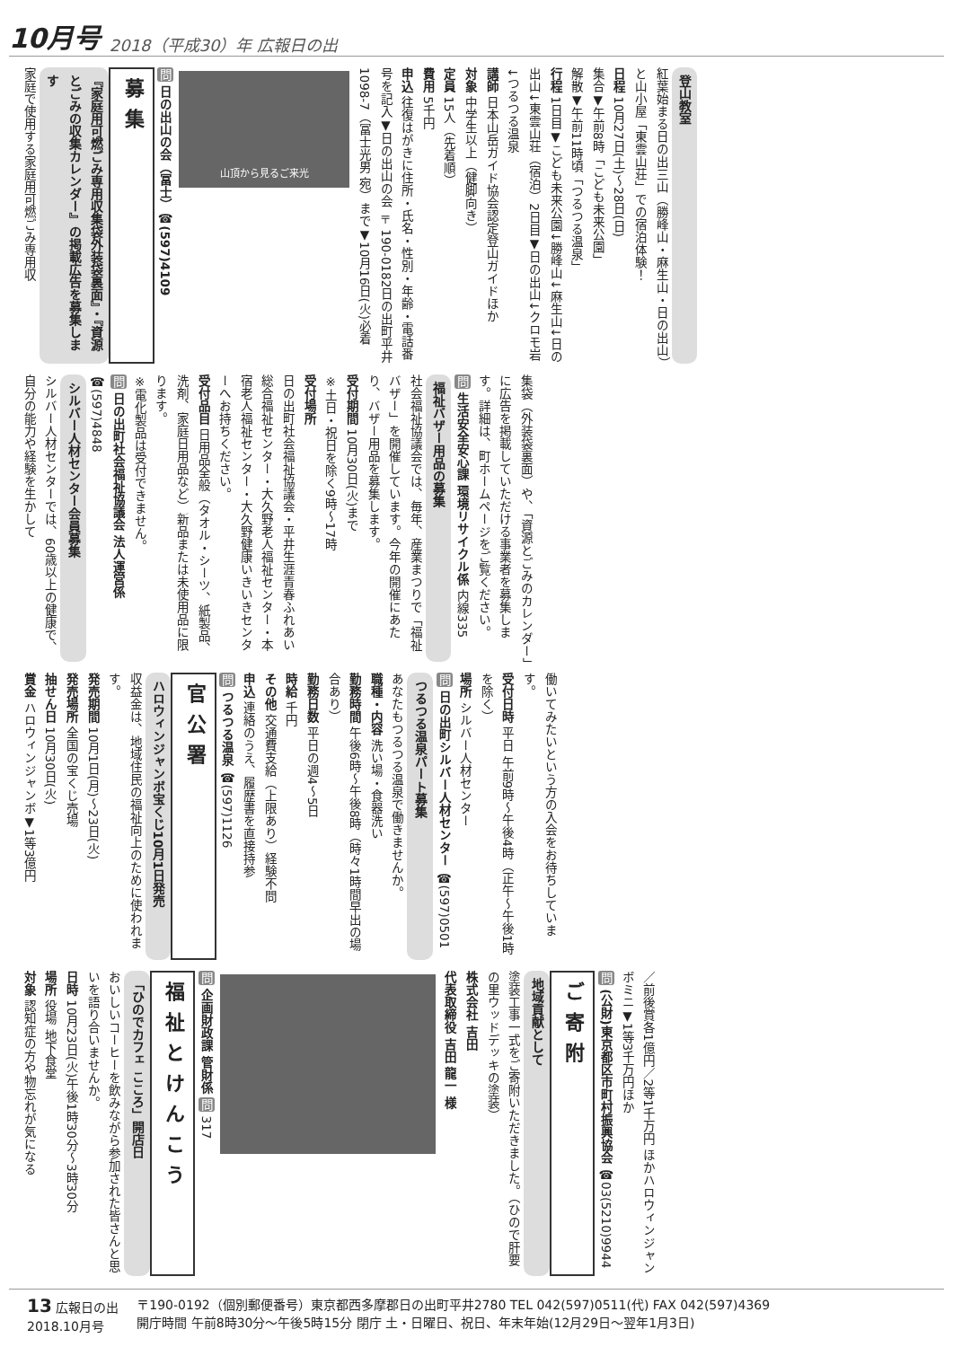10月号 2018（平成30）年 広報日の出
登山教室
紅葉始まる日の出三山（勝峰山・麻生山・日の出山）と山小屋「東雲山荘」での宿泊体験！
日程 10月27日(土)～28日(日)
集合▼午前8時「こども未来公園」
解散▼午前11時頃「つるつる温泉」
行程 1日目▼こども未来公園↓勝峰山↓麻生山↓日の出山↓東雲山荘（宿泊）2日目▼日の出山↓クロモ岩↓つるつる温泉
講師 日本山岳ガイド協会認定登山ガイドほか
対象 中学生以上（健脚向き）
定員 15人（先着順）
費用 5千円
申込 往復はがきに住所・氏名・性別・年齢・電話番号を記入▼日の出山の会 〒190-0182日の出町平井1098-7（冨士光男 宛）まで▼10月16日(火)必着
山頂から見るご来光
問 日の出山の会（冨士）☎(597)4109
募集
『家庭用可燃ごみ専用収集袋外装袋裏面』・『資源とごみの収集カレンダー』の掲載広告を募集します
家庭で使用する家庭用可燃ごみ専用収
集袋（外装袋裏面）や、「資源とごみのカレンダー」に広告を掲載していただける事業者を募集します。詳細は、町ホームページをご覧ください。
問 生活安全安心課 環境リサイクル係 内線335
福祉バザー用品の募集
社会福祉協議会では、毎年、産業まつりで「福祉バザー」を開催しています。今年の開催にあたり、バザー用品を募集します。
受付期間 10月30日(火)まで
※土日・祝日を除く9時～17時
受付場所
日の出町社会福祉協議会・平井生涯青春ふれあい総合福祉センター・大久野老人福祉センター・本宿老人福祉センター・大久野健康いきいきセンターへお持ちください。
受付品目 日用品全般（タオル・シーツ、紙製品、洗剤、家庭日用品など）新品または未使用品に限ります。
※電化製品は受付できません。
問 日の出町社会福祉協議会 法人運営係 ☎(597)4848
シルバー人材センター会員募集
シルバー人材センターでは、60歳以上の健康で、自分の能力や経験を生かして
働いてみたいという方の入会をお待ちしています。
受付日時 平日 午前9時～午後4時（正午～午後1時を除く）
場所 シルバー人材センター
問 日の出町シルバー人材センター ☎(597)0501
つるつる温泉パート募集
あなたもつるつる温泉で働きませんか。
職種・内容 洗い場・食器洗い
勤務時間 午後6時～午後8時（時々1時間早出の場合あり）
勤務日数 平日の週4～5日
時給 千円
その他 交通費支給（上限あり）経験不問
申込 連絡のうえ、履歴書を直接持参
問 つるつる温泉 ☎(597)1126
官公署
ハロウィンジャンボ宝くじ10月1日発売
収益金は、地域住民の福祉向上のために使われます。
発売期間 10月1日(月)～23日(火)
発売場所 全国の宝くじ売場
抽せん日 10月30日(火)
賞金 ハロウィンジャンボ▼1等3億円
／前後賞各1億円／2等1千万円 ほかハロウィンジャンボミニ▼1等3千万円ほか
問 (公財)東京都区市町村振興協会 ☎03(5210)9944
ご寄附
地域貢献として
塗装工事一式をご寄附いただきました。（ひので肝要の里ウッドデッキの塗装）
株式会社 吉田
代表取締役 吉田 龍一 様
問 企画財政課 管財係 問 317
福祉とけんこう
「ひのでカフェ こころ」開店日
おいしいコーヒーを飲みながら参加された皆さんと思いを語り合いませんか。
日時 10月23日(火)午後1時30分～3時30分
場所 役場 地下食堂
対象 認知症の方や物忘れが気になる
13 広報日の出
2018.10月号
〒190-0192（個別郵便番号）東京都西多摩郡日の出町平井2780 TEL 042(597)0511(代) FAX 042(597)4369
開庁時間 午前8時30分～午後5時15分 閉庁 土・日曜日、祝日、年末年始(12月29日～翌年1月3日)